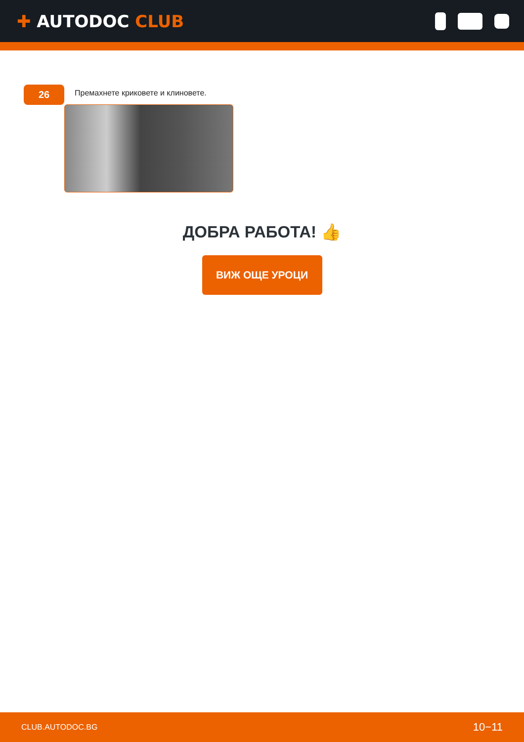✚ AUTODOC CLUB
26
Премахнете криковете и клиновете.
ДОБРА РАБОТА! 👍
ВИЖ ОЩЕ УРОЦИ
CLUB.AUTODOC.BG 10−11